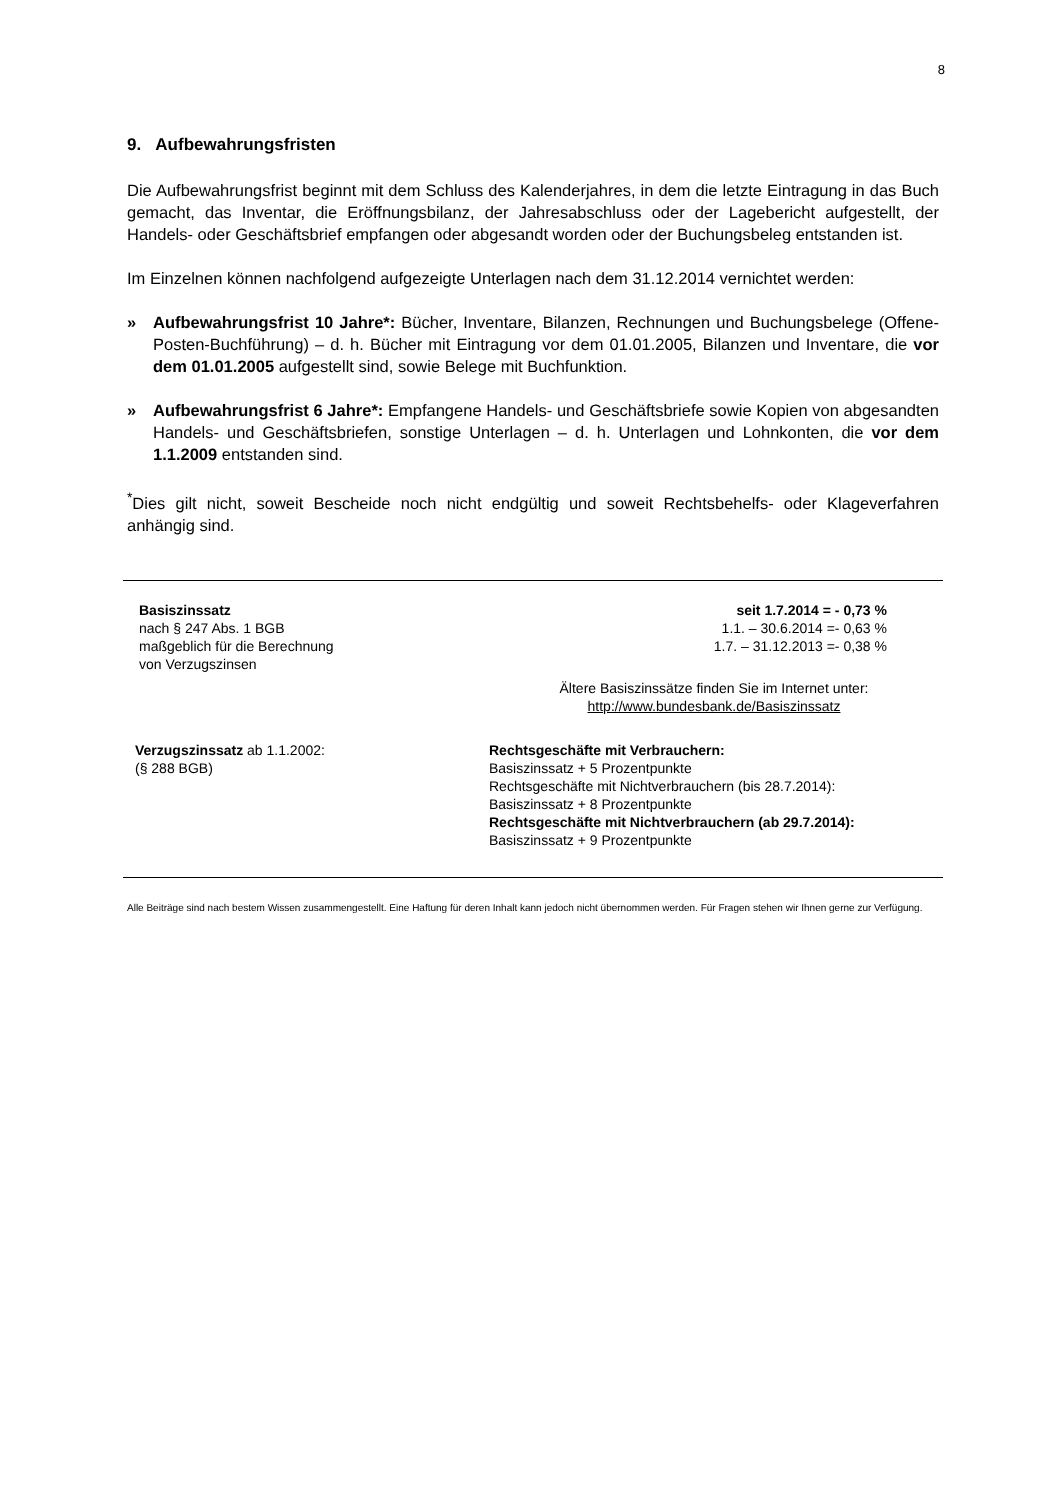8
9. Aufbewahrungsfristen
Die Aufbewahrungsfrist beginnt mit dem Schluss des Kalenderjahres, in dem die letzte Eintragung in das Buch gemacht, das Inventar, die Eröffnungsbilanz, der Jahresabschluss oder der Lagebericht aufgestellt, der Handels- oder Geschäftsbrief empfangen oder abgesandt worden oder der Buchungsbeleg entstanden ist.
Im Einzelnen können nachfolgend aufgezeigte Unterlagen nach dem 31.12.2014 vernichtet werden:
» Aufbewahrungsfrist 10 Jahre*: Bücher, Inventare, Bilanzen, Rechnungen und Buchungsbelege (Offene-Posten-Buchführung) – d. h. Bücher mit Eintragung vor dem 01.01.2005, Bilanzen und Inventare, die vor dem 01.01.2005 aufgestellt sind, sowie Belege mit Buchfunktion.
» Aufbewahrungsfrist 6 Jahre*: Empfangene Handels- und Geschäftsbriefe sowie Kopien von abgesandten Handels- und Geschäftsbriefen, sonstige Unterlagen – d. h. Unterlagen und Lohnkonten, die vor dem 1.1.2009 entstanden sind.
<sup>*</sup> Dies gilt nicht, soweit Bescheide noch nicht endgültig und soweit Rechtsbehelfs- oder Klageverfahren anhängig sind.
| Basiszinssatz nach § 247 Abs. 1 BGB maßgeblich für die Berechnung von Verzugszinsen | seit 1.7.2014 = - 0,73 % 1.1. – 30.6.2014 =- 0,63 % 1.7. – 31.12.2013 =- 0,38 % |
| | Ältere Basiszinssätze finden Sie im Internet unter: http://www.bundesbank.de/Basiszinssatz |
| Verzugszinssatz ab 1.1.2002: (§ 288 BGB) | Rechtsgeschäfte mit Verbrauchern: Basiszinssatz + 5 Prozentpunkte Rechtsgeschäfte mit Nichtverbrauchern (bis 28.7.2014): Basiszinssatz + 8 Prozentpunkte Rechtsgeschäfte mit Nichtverbrauchern (ab 29.7.2014): Basiszinssatz + 9 Prozentpunkte |
Alle Beiträge sind nach bestem Wissen zusammengestellt. Eine Haftung für deren Inhalt kann jedoch nicht übernommen werden. Für Fragen stehen wir Ihnen gerne zur Verfügung.